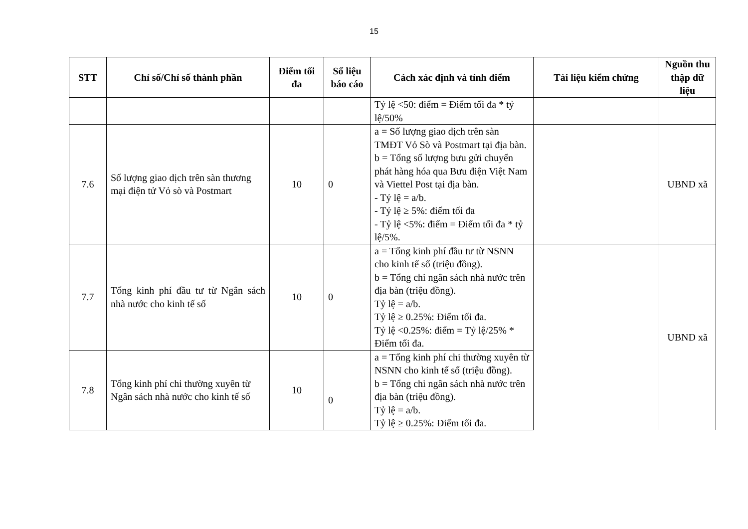15
| STT | Chỉ số/Chỉ số thành phần | Điểm tối đa | Số liệu báo cáo | Cách xác định và tính điểm | Tài liệu kiểm chứng | Nguồn thu thập dữ liệu |
| --- | --- | --- | --- | --- | --- | --- |
| | | | | Tỷ lệ <50: điểm = Điểm tối đa * tỷ lệ/50% | | |
| 7.6 | Số lượng giao dịch trên sàn thương mại điện tử Vỏ sò và Postmart | 10 | 0 | a = Số lượng giao dịch trên sàn TMĐT Vỏ Sò và Postmart tại địa bàn. b = Tổng số lượng bưu gửi chuyển phát hàng hóa qua Bưu điện Việt Nam và Viettel Post tại địa bàn. - Tỷ lệ = a/b. - Tỷ lệ ≥ 5%: điểm tối đa - Tỷ lệ <5%: điểm = Điểm tối đa * tỷ lệ/5%. | | UBND xã |
| 7.7 | Tổng kinh phí đầu tư từ Ngân sách nhà nước cho kinh tế số | 10 | 0 | a = Tổng kinh phí đầu tư từ NSNN cho kinh tế số (triệu đồng). b = Tổng chi ngân sách nhà nước trên địa bàn (triệu đồng). Tỷ lệ = a/b. Tỷ lệ ≥ 0.25%: Điểm tối đa. Tỷ lệ <0.25%: điểm = Tỷ lệ/25% * Điểm tối đa. | | UBND xã |
| 7.8 | Tổng kinh phí chi thường xuyên từ Ngân sách nhà nước cho kinh tế số | 10 | 0 | a = Tổng kinh phí chi thường xuyên từ NSNN cho kinh tế số (triệu đồng). b = Tổng chi ngân sách nhà nước trên địa bàn (triệu đồng). Tỷ lệ = a/b. Tỷ lệ ≥ 0.25%: Điểm tối đa. | | |